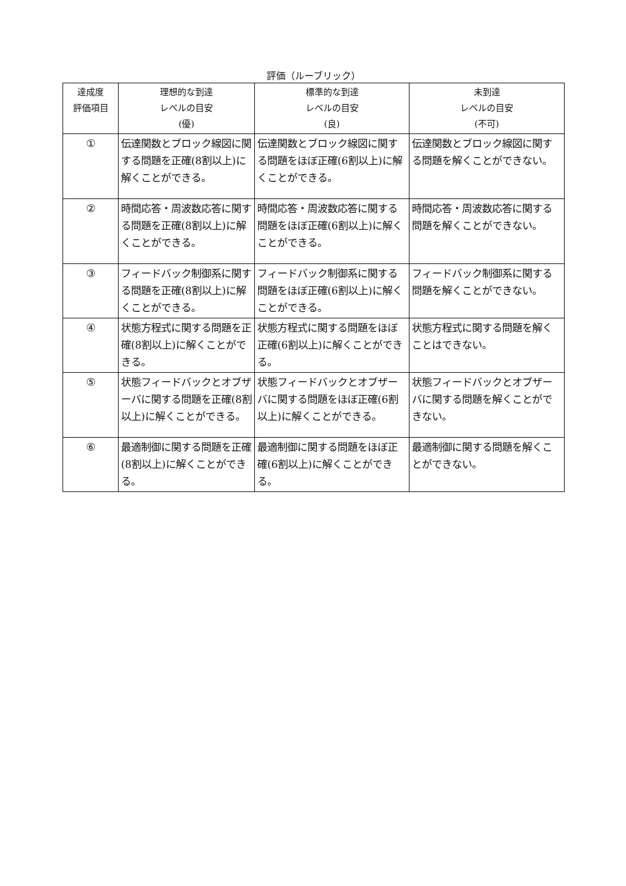評価（ルーブリック）
| 達成度 評価項目 | 理想的な到達 レベルの目安 (優) | 標準的な到達 レベルの目安 (良) | 未到達 レベルの目安 (不可) |
| --- | --- | --- | --- |
| ① | 伝達関数とブロック線図に関する問題を正確(8割以上)に解くことができる。 | 伝達関数とブロック線図に関する問題をほぼ正確(6割以上)に解くことができる。 | 伝達関数とブロック線図に関する問題を解くことができない。 |
| ② | 時間応答・周波数応答に関する問題を正確(8割以上)に解くことができる。 | 時間応答・周波数応答に関する問題をほぼ正確(6割以上)に解くことができる。 | 時間応答・周波数応答に関する問題を解くことができない。 |
| ③ | フィードバック制御系に関する問題を正確(8割以上)に解くことができる。 | フィードバック制御系に関する問題をほぼ正確(6割以上)に解くことができる。 | フィードバック制御系に関する問題を解くことができない。 |
| ④ | 状態方程式に関する問題を正確(8割以上)に解くことができる。 | 状態方程式に関する問題をほぼ正確(6割以上)に解くことができる。 | 状態方程式に関する問題を解くことはできない。 |
| ⑤ | 状態フィードバックとオブザーバに関する問題を正確(8割以上)に解くことができる。 | 状態フィードバックとオブザーバに関する問題をほぼ正確(6割以上)に解くことができる。 | 状態フィードバックとオブザーバに関する問題を解くことができない。 |
| ⑥ | 最適制御に関する問題を正確(8割以上)に解くことができる。 | 最適制御に関する問題をほぼ正確(6割以上)に解くことができる。 | 最適制御に関する問題を解くことができない。 |